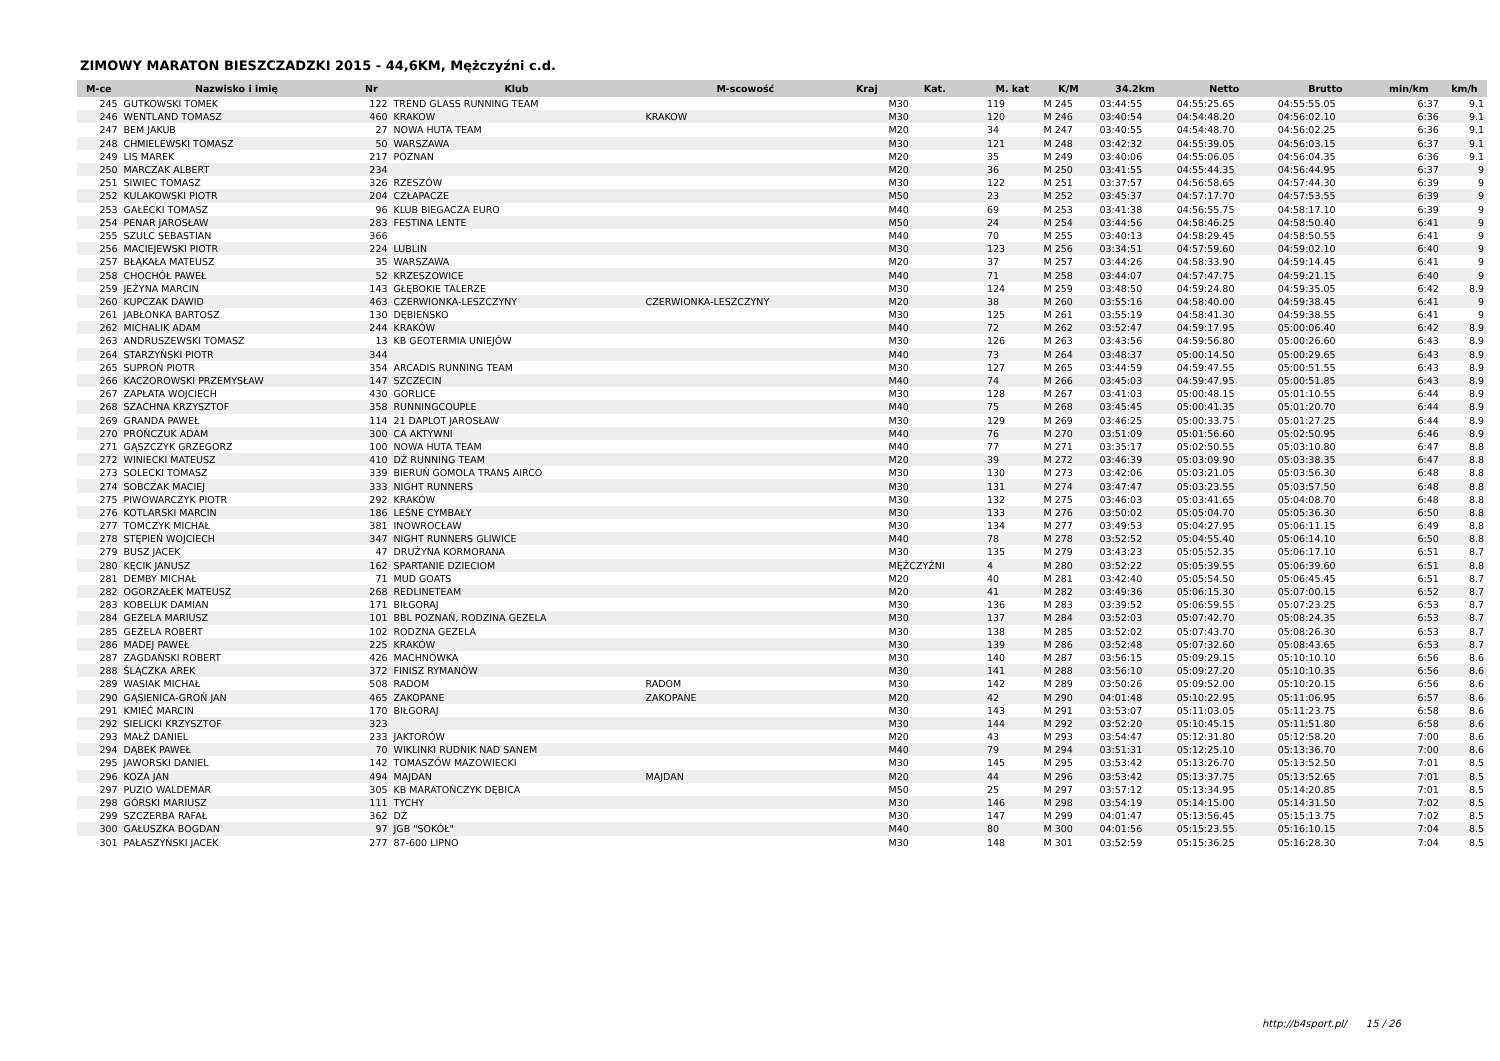ZIMOWY MARATON BIESZCZADZKI 2015 - 44,6KM, Mężczyźni c.d.
| M-ce | Nazwisko i imię | Nr | Klub | M-scowość | Kraj | Kat. | M. kat | K/M | 34.2km | Netto | Brutto | min/km | km/h |
| --- | --- | --- | --- | --- | --- | --- | --- | --- | --- | --- | --- | --- | --- |
| 245 | GUTKOWSKI TOMEK | 122 | TREND GLASS RUNNING TEAM | | | M30 | 119 | M 245 | 03:44:55 | 04:55:25.65 | 04:55:55.05 | 6:37 | 9.1 |
| 246 | WENTLAND TOMASZ | 460 | KRAKOW | KRAKOW | | M30 | 120 | M 246 | 03:40:54 | 04:54:48.20 | 04:56:02.10 | 6:36 | 9.1 |
| 247 | BEM JAKUB | 27 | NOWA HUTA TEAM | | | M20 | 34 | M 247 | 03:40:55 | 04:54:48.70 | 04:56:02.25 | 6:36 | 9.1 |
| 248 | CHMIELEWSKI TOMASZ | 50 | WARSZAWA | | | M30 | 121 | M 248 | 03:42:32 | 04:55:39.05 | 04:56:03.15 | 6:37 | 9.1 |
| 249 | LIS MAREK | 217 | POZNAN | | | M20 | 35 | M 249 | 03:40:06 | 04:55:06.05 | 04:56:04.35 | 6:36 | 9.1 |
| 250 | MARCZAK ALBERT | 234 | | | | M20 | 36 | M 250 | 03:41:55 | 04:55:44.35 | 04:56:44.95 | 6:37 | 9 |
| 251 | SIWIEC TOMASZ | 326 | RZESZÓW | | | M30 | 122 | M 251 | 03:37:57 | 04:56:58.65 | 04:57:44.30 | 6:39 | 9 |
| 252 | KULAKOWSKI PIOTR | 204 | CZŁAPACZE | | | M50 | 23 | M 252 | 03:45:37 | 04:57:17.70 | 04:57:53.55 | 6:39 | 9 |
| 253 | GAŁECKI TOMASZ | 96 | KLUB BIEGACZA EURO | | | M40 | 69 | M 253 | 03:41:38 | 04:56:55.75 | 04:58:17.10 | 6:39 | 9 |
| 254 | PENAR JAROSŁAW | 283 | FESTINA LENTE | | | M50 | 24 | M 254 | 03:44:56 | 04:58:46.25 | 04:58:50.40 | 6:41 | 9 |
| 255 | SZULC SEBASTIAN | 366 | | | | M40 | 70 | M 255 | 03:40:13 | 04:58:29.45 | 04:58:50.55 | 6:41 | 9 |
| 256 | MACIEJEWSKI PIOTR | 224 | LUBLIN | | | M30 | 123 | M 256 | 03:34:51 | 04:57:59.60 | 04:59:02.10 | 6:40 | 9 |
| 257 | BŁĄKAŁA MATEUSZ | 35 | WARSZAWA | | | M20 | 37 | M 257 | 03:44:26 | 04:58:33.90 | 04:59:14.45 | 6:41 | 9 |
| 258 | CHOCHÓŁ PAWEŁ | 52 | KRZESZOWICE | | | M40 | 71 | M 258 | 03:44:07 | 04:57:47.75 | 04:59:21.15 | 6:40 | 9 |
| 259 | JEŻYNA MARCIN | 143 | GŁĘBOKIE TALERZE | | | M30 | 124 | M 259 | 03:48:50 | 04:59:24.80 | 04:59:35.05 | 6:42 | 8.9 |
| 260 | KUPCZAK DAWID | 463 | CZERWIONKA-LESZCZYNY | CZERWIONKA-LESZCZYNY | | M20 | 38 | M 260 | 03:55:16 | 04:58:40.00 | 04:59:38.45 | 6:41 | 9 |
| 261 | JABŁONKA BARTOSZ | 130 | DĘBIEŃSKO | | | M30 | 125 | M 261 | 03:55:19 | 04:58:41.30 | 04:59:38.55 | 6:41 | 9 |
| 262 | MICHALIK ADAM | 244 | KRAKÓW | | | M40 | 72 | M 262 | 03:52:47 | 04:59:17.95 | 05:00:06.40 | 6:42 | 8.9 |
| 263 | ANDRUSZEWSKI TOMASZ | 13 | KB GEOTERMIA UNIEJÓW | | | M30 | 126 | M 263 | 03:43:56 | 04:59:56.80 | 05:00:26.60 | 6:43 | 8.9 |
| 264 | STARZYŃSKI PIOTR | 344 | | | | M40 | 73 | M 264 | 03:48:37 | 05:00:14.50 | 05:00:29.65 | 6:43 | 8.9 |
| 265 | SUPROŃ PIOTR | 354 | ARCADIS RUNNING TEAM | | | M30 | 127 | M 265 | 03:44:59 | 04:59:47.55 | 05:00:51.55 | 6:43 | 8.9 |
| 266 | KACZOROWSKI PRZEMYSŁAW | 147 | SZCZECIN | | | M40 | 74 | M 266 | 03:45:03 | 04:59:47.95 | 05:00:51.85 | 6:43 | 8.9 |
| 267 | ZAPŁATA WOJCIECH | 430 | GORLICE | | | M30 | 128 | M 267 | 03:41:03 | 05:00:48.15 | 05:01:10.55 | 6:44 | 8.9 |
| 268 | SZACHNA KRZYSZTOF | 358 | RUNNINGCOUPLE | | | M40 | 75 | M 268 | 03:45:45 | 05:00:41.35 | 05:01:20.70 | 6:44 | 8.9 |
| 269 | GRANDA PAWEŁ | 114 | 21 DAPLOT JAROSŁAW | | | M30 | 129 | M 269 | 03:46:25 | 05:00:33.75 | 05:01:27.25 | 6:44 | 8.9 |
| 270 | PROŃCZUK ADAM | 300 | CA AKTYWNI | | | M40 | 76 | M 270 | 03:51:09 | 05:01:56.60 | 05:02:50.95 | 6:46 | 8.9 |
| 271 | GĄSZCZYK GRZEGORZ | 100 | NOWA HUTA TEAM | | | M40 | 77 | M 271 | 03:35:17 | 05:02:50.55 | 05:03:10.80 | 6:47 | 8.8 |
| 272 | WINIECKI MATEUSZ | 410 | DŻ RUNNING TEAM | | | M20 | 39 | M 272 | 03:46:39 | 05:03:09.90 | 05:03:38.35 | 6:47 | 8.8 |
| 273 | SOLECKI TOMASZ | 339 | BIERUŃ GOMOLA TRANS AIRCO | | | M30 | 130 | M 273 | 03:42:06 | 05:03:21.05 | 05:03:56.30 | 6:48 | 8.8 |
| 274 | SOBCZAK MACIEJ | 333 | NIGHT RUNNERS | | | M30 | 131 | M 274 | 03:47:47 | 05:03:23.55 | 05:03:57.50 | 6:48 | 8.8 |
| 275 | PIWOWARCZYK PIOTR | 292 | KRAKÓW | | | M30 | 132 | M 275 | 03:46:03 | 05:03:41.65 | 05:04:08.70 | 6:48 | 8.8 |
| 276 | KOTLARSKI MARCIN | 186 | LEŚNE CYMBAŁY | | | M30 | 133 | M 276 | 03:50:02 | 05:05:04.70 | 05:05:36.30 | 6:50 | 8.8 |
| 277 | TOMCZYK MICHAŁ | 381 | INOWROCŁAW | | | M30 | 134 | M 277 | 03:49:53 | 05:04:27.95 | 05:06:11.15 | 6:49 | 8.8 |
| 278 | STĘPIEŃ WOJCIECH | 347 | NIGHT RUNNERS GLIWICE | | | M40 | 78 | M 278 | 03:52:52 | 05:04:55.40 | 05:06:14.10 | 6:50 | 8.8 |
| 279 | BUSZ JACEK | 47 | DRUŻYNA KORMORANA | | | M30 | 135 | M 279 | 03:43:23 | 05:05:52.35 | 05:06:17.10 | 6:51 | 8.7 |
| 280 | KĘCIK JANUSZ | 162 | SPARTANIE DZIECIOM | | | MĘŻCZYŹNI | 4 | M 280 | 03:52:22 | 05:05:39.55 | 05:06:39.60 | 6:51 | 8.8 |
| 281 | DEMBY MICHAŁ | 71 | MUD GOATS | | | M20 | 40 | M 281 | 03:42:40 | 05:05:54.50 | 05:06:45.45 | 6:51 | 8.7 |
| 282 | OGORZAŁEK MATEUSZ | 268 | REDLINETEAM | | | M20 | 41 | M 282 | 03:49:36 | 05:06:15.30 | 05:07:00.15 | 6:52 | 8.7 |
| 283 | KOBELUK DAMIAN | 171 | BIŁGORAJ | | | M30 | 136 | M 283 | 03:39:52 | 05:06:59.55 | 05:07:23.25 | 6:53 | 8.7 |
| 284 | GEZELA MARIUSZ | 101 | BBL POZNAŃ, RODZINA GEZELA | | | M30 | 137 | M 284 | 03:52:03 | 05:07:42.70 | 05:08:24.35 | 6:53 | 8.7 |
| 285 | GEZELA ROBERT | 102 | RODZNA GEZELA | | | M30 | 138 | M 285 | 03:52:02 | 05:07:43.70 | 05:08:26.30 | 6:53 | 8.7 |
| 286 | MADEJ PAWEŁ | 225 | KRAKÓW | | | M30 | 139 | M 286 | 03:52:48 | 05:07:32.60 | 05:08:43.65 | 6:53 | 8.7 |
| 287 | ZAGDAŃSKI ROBERT | 426 | MACHNÓWKA | | | M30 | 140 | M 287 | 03:56:15 | 05:09:29.15 | 05:10:10.10 | 6:56 | 8.6 |
| 288 | ŚLĄCZKA AREK | 372 | FINISZ RYMANÓW | | | M30 | 141 | M 288 | 03:56:10 | 05:09:27.20 | 05:10:10.35 | 6:56 | 8.6 |
| 289 | WASIAK MICHAŁ | 508 | RADOM | RADOM | | M30 | 142 | M 289 | 03:50:26 | 05:09:52.00 | 05:10:20.15 | 6:56 | 8.6 |
| 290 | GĄSIENICA-GROŃ JAN | 465 | ZAKOPANE | ZAKOPANE | | M20 | 42 | M 290 | 04:01:48 | 05:10:22.95 | 05:11:06.95 | 6:57 | 8.6 |
| 291 | KMIEĆ MARCIN | 170 | BIŁGORAJ | | | M30 | 143 | M 291 | 03:53:07 | 05:11:03.05 | 05:11:23.75 | 6:58 | 8.6 |
| 292 | SIELICKI KRZYSZTOF | 323 | | | | M30 | 144 | M 292 | 03:52:20 | 05:10:45.15 | 05:11:51.80 | 6:58 | 8.6 |
| 293 | MAŁŻ DANIEL | 233 | JAKTORÓW | | | M20 | 43 | M 293 | 03:54:47 | 05:12:31.80 | 05:12:58.20 | 7:00 | 8.6 |
| 294 | DĄBEK PAWEŁ | 70 | WIKLINKI RUDNIK NAD SANEM | | | M40 | 79 | M 294 | 03:51:31 | 05:12:25.10 | 05:13:36.70 | 7:00 | 8.6 |
| 295 | JAWORSKI DANIEL | 142 | TOMASZÓW MAZOWIECKI | | | M30 | 145 | M 295 | 03:53:42 | 05:13:26.70 | 05:13:52.50 | 7:01 | 8.5 |
| 296 | KOZA JAN | 494 | MAJDAN | MAJDAN | | M20 | 44 | M 296 | 03:53:42 | 05:13:37.75 | 05:13:52.65 | 7:01 | 8.5 |
| 297 | PUZIO WALDEMAR | 305 | KB MARATOŃCZYK DĘBICA | | | M50 | 25 | M 297 | 03:57:12 | 05:13:34.95 | 05:14:20.85 | 7:01 | 8.5 |
| 298 | GÓRSKI MARIUSZ | 111 | TYCHY | | | M30 | 146 | M 298 | 03:54:19 | 05:14:15.00 | 05:14:31.50 | 7:02 | 8.5 |
| 299 | SZCZERBA RAFAŁ | 362 | DŻ | | | M30 | 147 | M 299 | 04:01:47 | 05:13:56.45 | 05:15:13.75 | 7:02 | 8.5 |
| 300 | GAŁUSZKA BOGDAN | 97 | JGB "SOKÓŁ" | | | M40 | 80 | M 300 | 04:01:56 | 05:15:23.55 | 05:16:10.15 | 7:04 | 8.5 |
| 301 | PAŁASZYŃSKI JACEK | 277 | 87-600 LIPNO | | | M30 | 148 | M 301 | 03:52:59 | 05:15:36.25 | 05:16:28.30 | 7:04 | 8.5 |
http://b4sport.pl/ 15 / 26